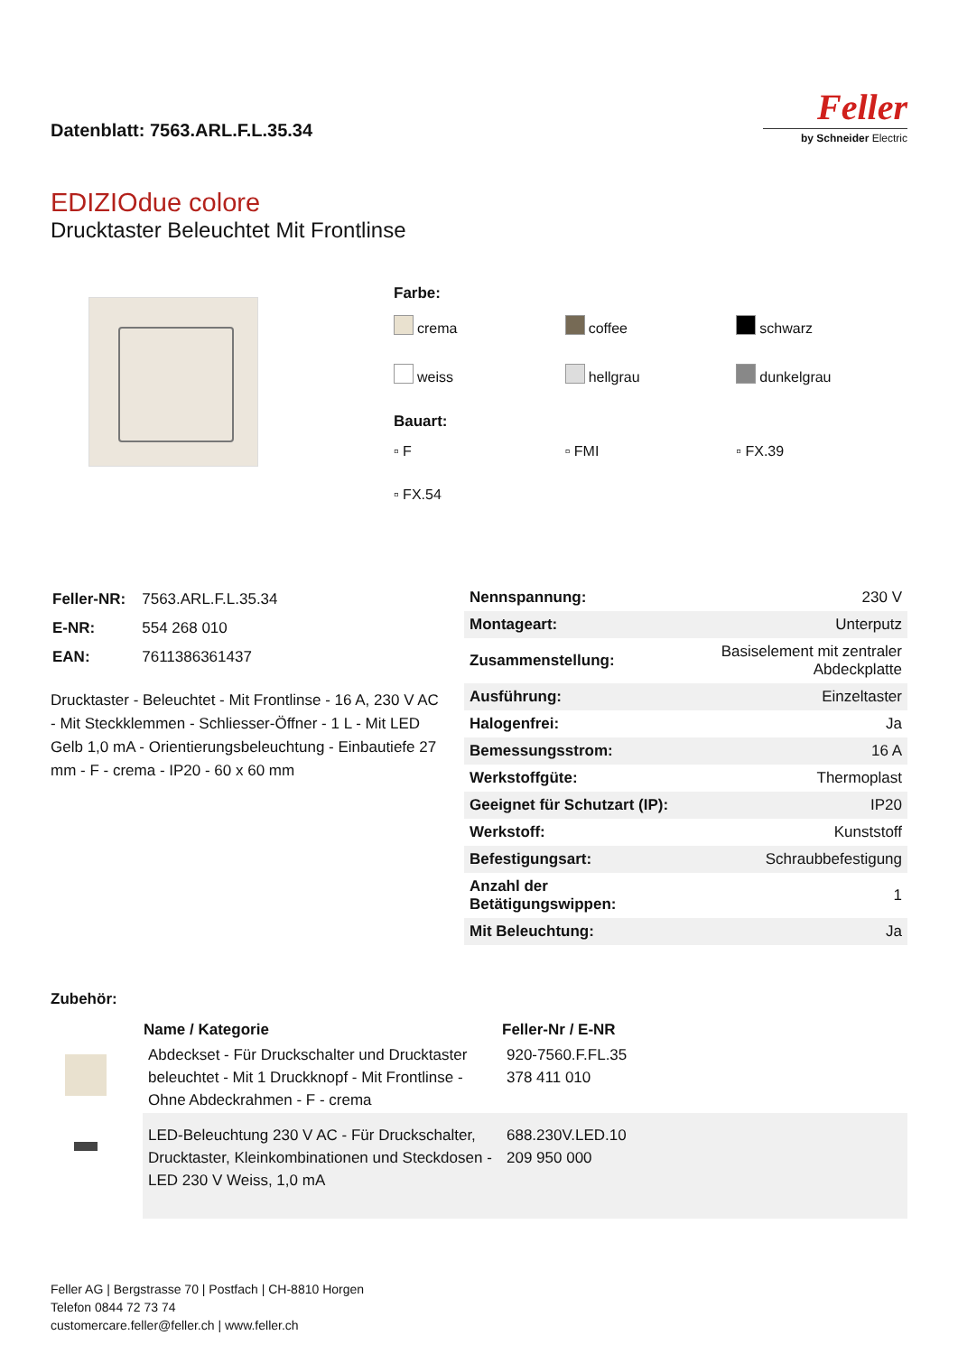Datenblatt: 7563.ARL.F.L.35.34
Feller
by Schneider Electric
EDIZIOdue colore
Drucktaster Beleuchtet Mit Frontlinse
Farbe:
crema
coffee
schwarz
weiss
hellgrau
dunkelgrau
Bauart:
▫ F
▫ FMI
▫ FX.39
▫ FX.54
| Feller-NR: | 7563.ARL.F.L.35.34 |
| E-NR: | 554 268 010 |
| EAN: | 7611386361437 |
Drucktaster - Beleuchtet - Mit Frontlinse - 16 A, 230 V AC - Mit Steckklemmen - Schliesser-Öffner - 1 L - Mit LED Gelb 1,0 mA - Orientierungsbeleuchtung - Einbautiefe 27 mm - F - crema - IP20 - 60 x 60 mm
| Nennspannung: | 230 V |
| Montageart: | Unterputz |
| Zusammenstellung: | Basiselement mit zentraler Abdeckplatte |
| Ausführung: | Einzeltaster |
| Halogenfrei: | Ja |
| Bemessungsstrom: | 16 A |
| Werkstoffgüte: | Thermoplast |
| Geeignet für Schutzart (IP): | IP20 |
| Werkstoff: | Kunststoff |
| Befestigungsart: | Schraubbefestigung |
| Anzahl der Betätigungswippen: | 1 |
| Mit Beleuchtung: | Ja |
Zubehör:
| | Name / Kategorie | Feller-Nr / E-NR |
| | Abdeckset - Für Druckschalter und Drucktaster beleuchtet - Mit 1 Druckknopf - Mit Frontlinse - Ohne Abdeckrahmen - F - crema | 920-7560.F.FL.35 378 411 010 |
| | LED-Beleuchtung 230 V AC - Für Druckschalter, Drucktaster, Kleinkombinationen und Steckdosen - LED 230 V Weiss, 1,0 mA | 688.230V.LED.10 209 950 000 |
Feller AG | Bergstrasse 70 | Postfach | CH-8810 Horgen
Telefon 0844 72 73 74
customercare.feller@feller.ch | www.feller.ch